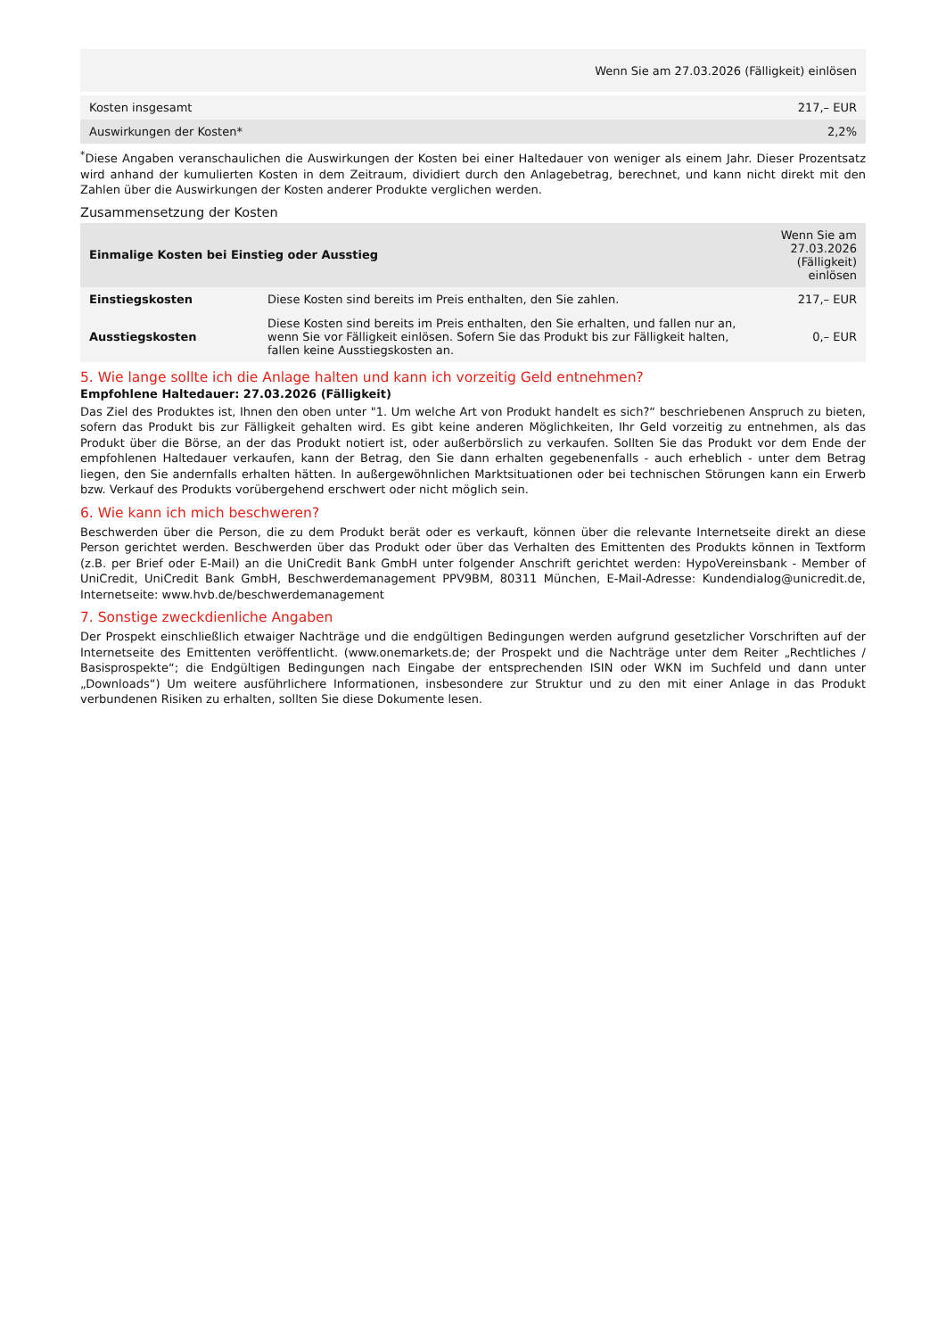| Wenn Sie am 27.03.2026 (Fälligkeit) einlösen | |
| --- | --- |
| Kosten insgesamt | 217,– EUR |
| Auswirkungen der Kosten* | 2,2% |
<sup>*</sup> Diese Angaben veranschaulichen die Auswirkungen der Kosten bei einer Haltedauer von weniger als einem Jahr. Dieser Prozentsatz wird anhand der kumulierten Kosten in dem Zeitraum, dividiert durch den Anlagebetrag, berechnet, und kann nicht direkt mit den Zahlen über die Auswirkungen der Kosten anderer Produkte verglichen werden.
Zusammensetzung der Kosten
| Einmalige Kosten bei Einstieg oder Ausstieg | | Wenn Sie am 27.03.2026 (Fälligkeit) einlösen |
| --- | --- | --- |
| Einstiegskosten | Diese Kosten sind bereits im Preis enthalten, den Sie zahlen. | 217,– EUR |
| Ausstiegskosten | Diese Kosten sind bereits im Preis enthalten, den Sie erhalten, und fallen nur an, wenn Sie vor Fälligkeit einlösen. Sofern Sie das Produkt bis zur Fälligkeit halten, fallen keine Ausstiegskosten an. | 0,– EUR |
5. Wie lange sollte ich die Anlage halten und kann ich vorzeitig Geld entnehmen?
Empfohlene Haltedauer: 27.03.2026 (Fälligkeit)
Das Ziel des Produktes ist, Ihnen den oben unter "1. Um welche Art von Produkt handelt es sich?“ beschriebenen Anspruch zu bieten, sofern das Produkt bis zur Fälligkeit gehalten wird. Es gibt keine anderen Möglichkeiten, Ihr Geld vorzeitig zu entnehmen, als das Produkt über die Börse, an der das Produkt notiert ist, oder außerbörslich zu verkaufen. Sollten Sie das Produkt vor dem Ende der empfohlenen Haltedauer verkaufen, kann der Betrag, den Sie dann erhalten gegebenenfalls - auch erheblich - unter dem Betrag liegen, den Sie andernfalls erhalten hätten. In außergewöhnlichen Marktsituationen oder bei technischen Störungen kann ein Erwerb bzw. Verkauf des Produkts vorübergehend erschwert oder nicht möglich sein.
6. Wie kann ich mich beschweren?
Beschwerden über die Person, die zu dem Produkt berät oder es verkauft, können über die relevante Internetseite direkt an diese Person gerichtet werden. Beschwerden über das Produkt oder über das Verhalten des Emittenten des Produkts können in Textform (z.B. per Brief oder E-Mail) an die UniCredit Bank GmbH unter folgender Anschrift gerichtet werden: HypoVereinsbank - Member of UniCredit, UniCredit Bank GmbH, Beschwerdemanagement PPV9BM, 80311 München, E-Mail-Adresse: Kundendialog@unicredit.de, Internetseite: www.hvb.de/beschwerdemanagement
7. Sonstige zweckdienliche Angaben
Der Prospekt einschließlich etwaiger Nachträge und die endgültigen Bedingungen werden aufgrund gesetzlicher Vorschriften auf der Internetseite des Emittenten veröffentlicht. (www.onemarkets.de; der Prospekt und die Nachträge unter dem Reiter „Rechtliches / Basisprospekte“; die Endgültigen Bedingungen nach Eingabe der entsprechenden ISIN oder WKN im Suchfeld und dann unter „Downloads“) Um weitere ausführlichere Informationen, insbesondere zur Struktur und zu den mit einer Anlage in das Produkt verbundenen Risiken zu erhalten, sollten Sie diese Dokumente lesen.